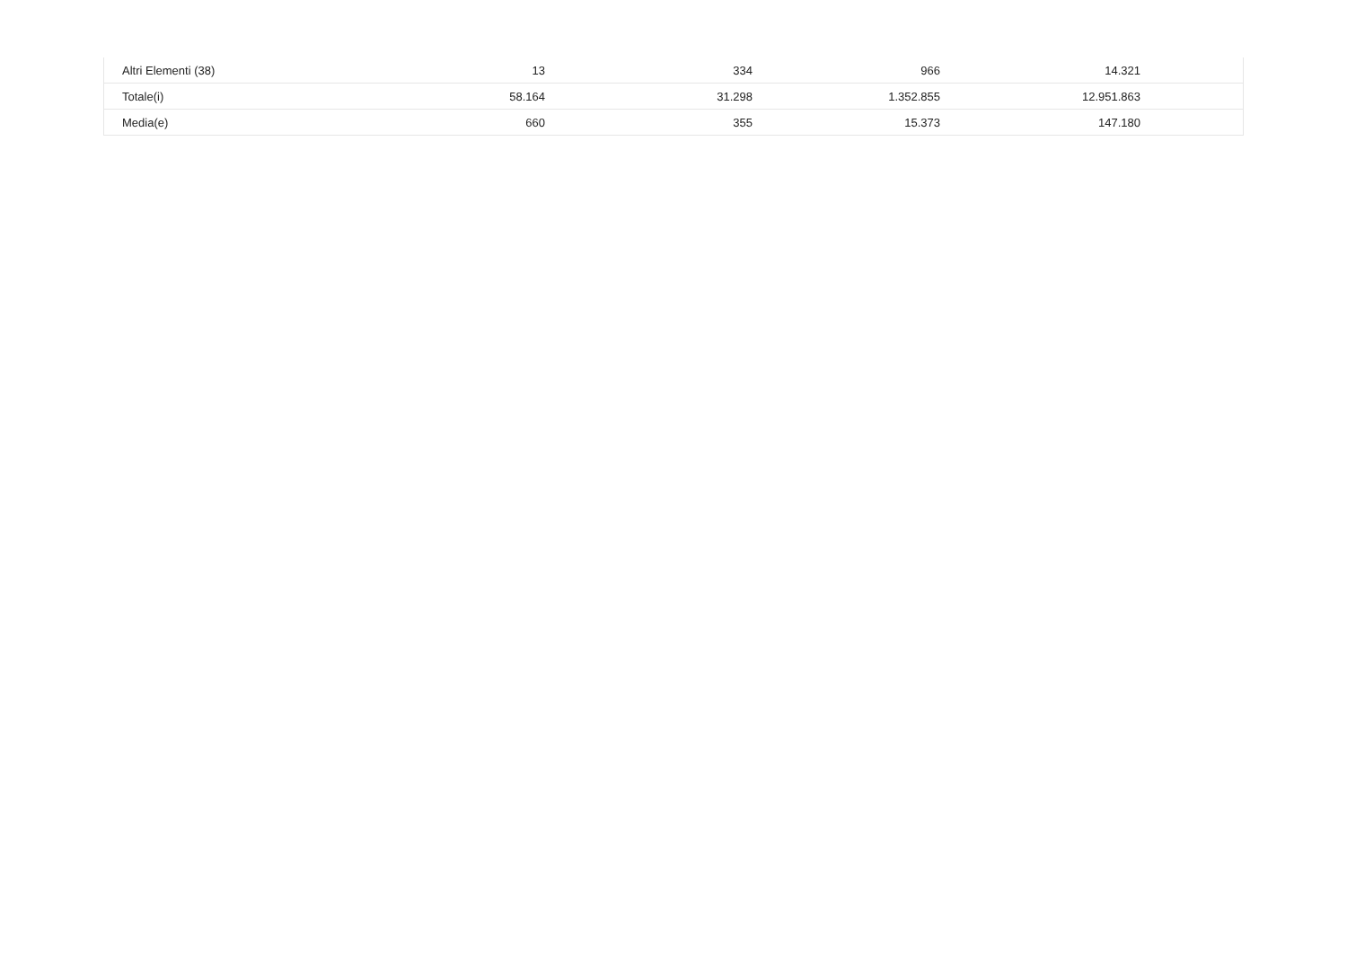| Altri Elementi (38) | 13 | 334 | 966 | 14.321 | |
| Totale(i) | 58.164 | 31.298 | 1.352.855 | 12.951.863 | |
| Media(e) | 660 | 355 | 15.373 | 147.180 | |